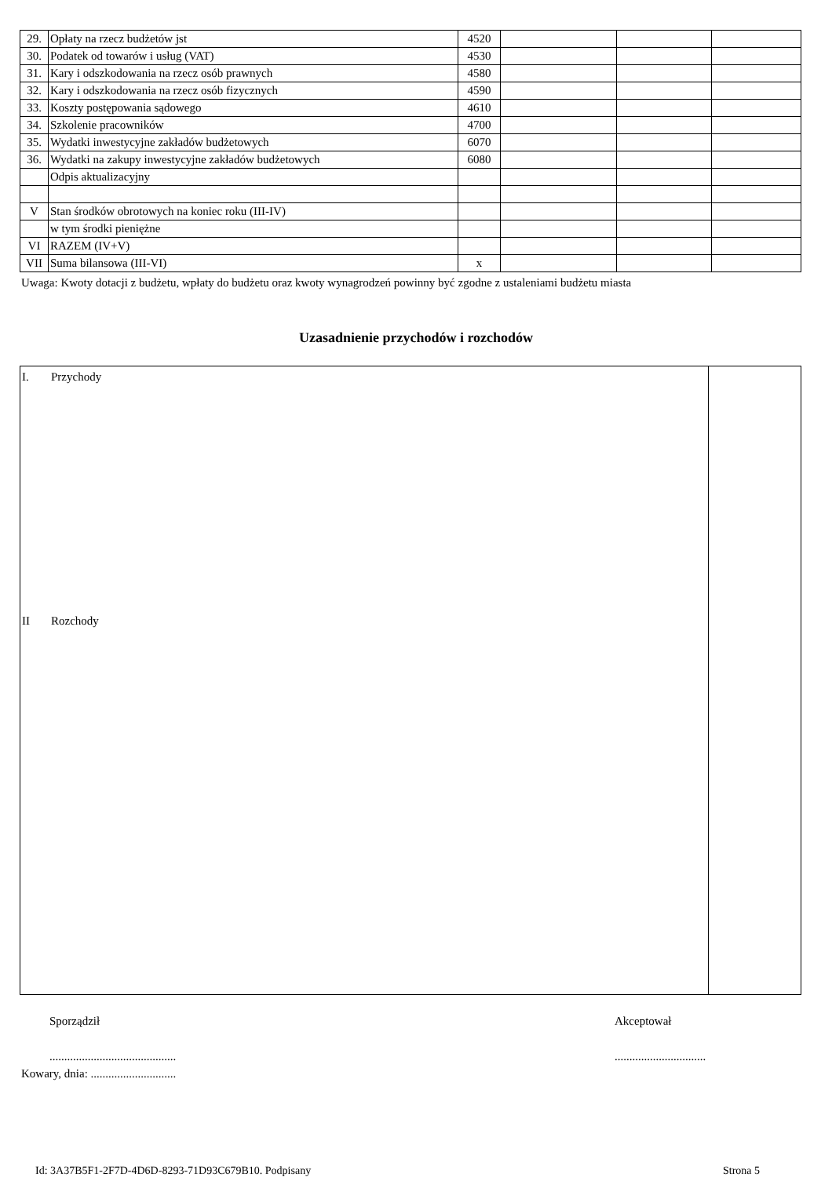| 29. | Opłaty na rzecz budżetów jst | 4520 | | | |
| 30. | Podatek od towarów i usług (VAT) | 4530 | | | |
| 31. | Kary i odszkodowania na rzecz osób prawnych | 4580 | | | |
| 32. | Kary i odszkodowania na rzecz osób fizycznych | 4590 | | | |
| 33. | Koszty postępowania sądowego | 4610 | | | |
| 34. | Szkolenie pracowników | 4700 | | | |
| 35. | Wydatki inwestycyjne zakładów budżetowych | 6070 | | | |
| 36. | Wydatki na zakupy inwestycyjne zakładów budżetowych | 6080 | | | |
| | Odpis aktualizacyjny | | | | |
| V | Stan środków obrotowych na koniec roku (III-IV) | | | | |
| | w tym środki pieniężne | | | | |
| VI | RAZEM (IV+V) | | | | |
| VII | Suma bilansowa (III-VI) | x | | | |
Uwaga: Kwoty dotacji z budżetu, wpłaty do budżetu oraz kwoty wynagrodzeń powinny być zgodne z ustaleniami budżetu miasta
Uzasadnienie przychodów i rozchodów
| I. Przychody II Rozchody | |
Sporządził Akceptował
...........................................
...............................
Kowary, dnia: .............................
Id: 3A37B5F1-2F7D-4D6D-8293-71D93C679B10. Podpisany
Strona 5